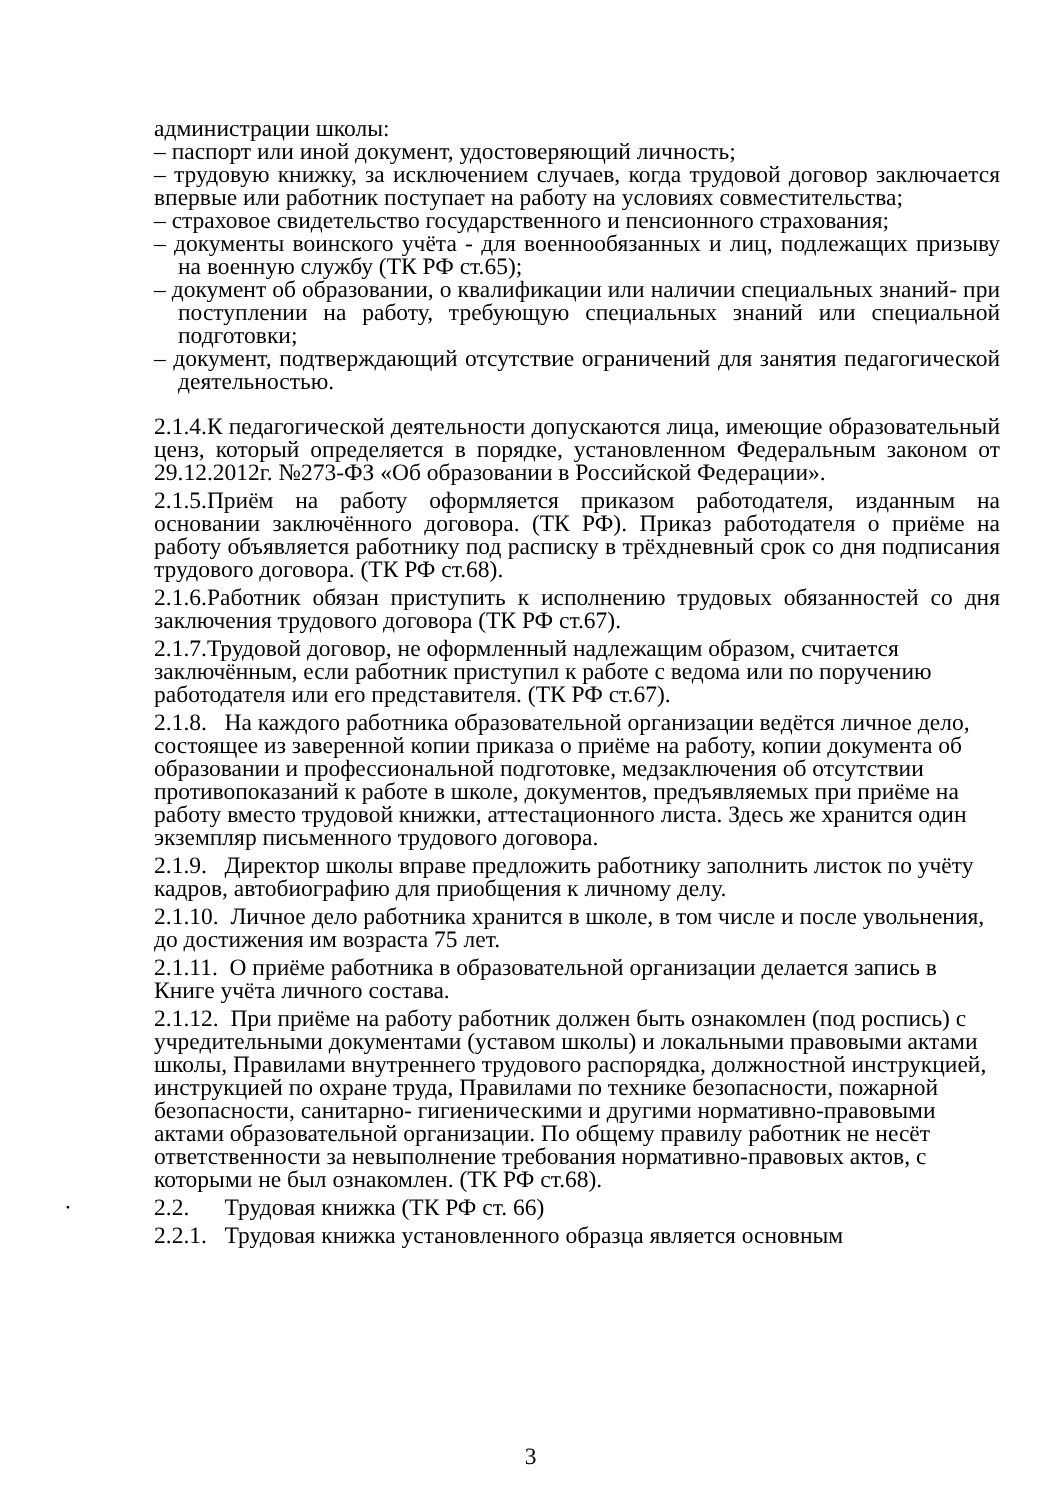администрации школы:
– паспорт или иной документ, удостоверяющий личность;
– трудовую книжку, за исключением случаев, когда трудовой договор заключается впервые или работник поступает на работу на условиях совместительства;
– страховое свидетельство государственного и пенсионного страхования;
– документы воинского учёта - для военнообязанных и лиц, подлежащих призыву на военную службу (ТК РФ ст.65);
– документ об образовании, о квалификации или наличии специальных знаний- при поступлении на работу, требующую специальных знаний или специальной подготовки;
– документ, подтверждающий отсутствие ограничений для занятия педагогической деятельностью.
2.1.4.К педагогической деятельности допускаются лица, имеющие образовательный ценз, который определяется в порядке, установленном Федеральным законом от 29.12.2012г. №273-ФЗ «Об образовании в Российской Федерации».
2.1.5.Приём на работу оформляется приказом работодателя, изданным на основании заключённого договора. (ТК РФ). Приказ работодателя о приёме на работу объявляется работнику под расписку в трёхдневный срок со дня подписания трудового договора. (ТК РФ ст.68).
2.1.6.Работник обязан приступить к исполнению трудовых обязанностей со дня заключения трудового договора (ТК РФ ст.67).
2.1.7.Трудовой договор, не оформленный надлежащим образом, считается заключённым, если работник приступил к работе с ведома или по поручению работодателя или его представителя. (ТК РФ ст.67).
2.1.8. На каждого работника образовательной организации ведётся личное дело, состоящее из заверенной копии приказа о приёме на работу, копии документа об образовании и профессиональной подготовке, медзаключения об отсутствии противопоказаний к работе в школе, документов, предъявляемых при приёме на работу вместо трудовой книжки, аттестационного листа. Здесь же хранится один экземпляр письменного трудового договора.
2.1.9. Директор школы вправе предложить работнику заполнить листок по учёту кадров, автобиографию для приобщения к личному делу.
2.1.10. Личное дело работника хранится в школе, в том числе и после увольнения, до достижения им возраста 75 лет.
2.1.11. О приёме работника в образовательной организации делается запись в Книге учёта личного состава.
2.1.12. При приёме на работу работник должен быть ознакомлен (под роспись) с учредительными документами (уставом школы) и локальными правовыми актами школы, Правилами внутреннего трудового распорядка, должностной инструкцией, инструкцией по охране труда, Правилами по технике безопасности, пожарной безопасности, санитарно- гигиеническими и другими нормативно-правовыми актами образовательной организации. По общему правилу работник не несёт ответственности за невыполнение требования нормативно-правовых актов, с которыми не был ознакомлен. (ТК РФ ст.68).
· 2.2. Трудовая книжка (ТК РФ ст. 66)
2.2.1. Трудовая книжка установленного образца является основным
3